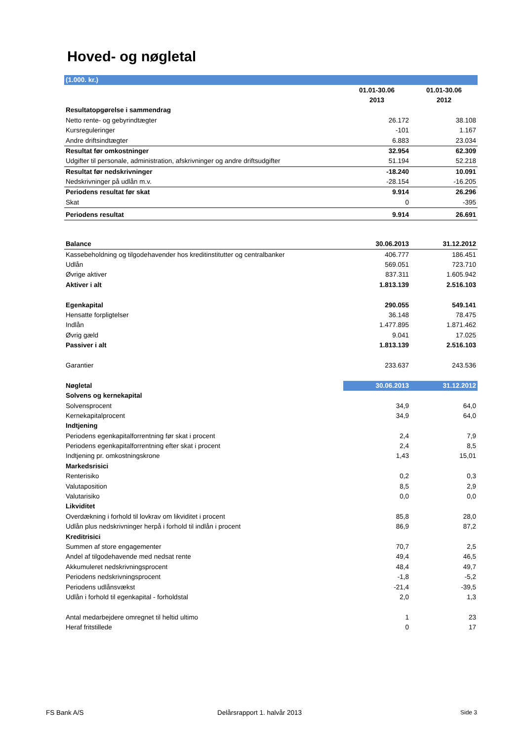Hoved- og nøgletal
| (1.000. kr.) | | |
| | 01.01-30.06 | 01.01-30.06 |
| | 2013 | 2012 |
| Resultatopgørelse i sammendrag | | |
| Netto rente- og gebyrindtægter | 26.172 | 38.108 |
| Kursreguleringer | -101 | 1.167 |
| Andre driftsindtægter | 6.883 | 23.034 |
| Resultat før omkostninger | 32.954 | 62.309 |
| Udgifter til personale, administration, afskrivninger og andre driftsudgifter | 51.194 | 52.218 |
| Resultat før nedskrivninger | -18.240 | 10.091 |
| Nedskrivninger på udlån m.v. | -28.154 | -16.205 |
| Periodens resultat før skat | 9.914 | 26.296 |
| Skat | 0 | -395 |
| Periodens resultat | 9.914 | 26.691 |
| Balance | 30.06.2013 | 31.12.2012 |
| Kassebeholdning og tilgodehavender hos kreditinstitutter og centralbanker | 406.777 | 186.451 |
| Udlån | 569.051 | 723.710 |
| Øvrige aktiver | 837.311 | 1.605.942 |
| Aktiver i alt | 1.813.139 | 2.516.103 |
| Egenkapital | 290.055 | 549.141 |
| Hensatte forpligtelser | 36.148 | 78.475 |
| Indlån | 1.477.895 | 1.871.462 |
| Øvrig gæld | 9.041 | 17.025 |
| Passiver i alt | 1.813.139 | 2.516.103 |
| Garantier | 233.637 | 243.536 |
| Nøgletal | 30.06.2013 | 31.12.2012 |
| Solvens og kernekapital | | |
| Solvensprocent | 34,9 | 64,0 |
| Kernekapitalprocent | 34,9 | 64,0 |
| Indtjening | | |
| Periodens egenkapitalforrentning før skat i procent | 2,4 | 7,9 |
| Periodens egenkapitalforrentning efter skat i procent | 2,4 | 8,5 |
| Indtjening pr. omkostningskrone | 1,43 | 15,01 |
| Markedsrisici | | |
| Renterisiko | 0,2 | 0,3 |
| Valutaposition | 8,5 | 2,9 |
| Valutarisiko | 0,0 | 0,0 |
| Likviditet | | |
| Overdækning i forhold til lovkrav om likviditet i procent | 85,8 | 28,0 |
| Udlån plus nedskrivninger herpå i forhold til indlån i procent | 86,9 | 87,2 |
| Kreditrisici | | |
| Summen af store engagementer | 70,7 | 2,5 |
| Andel af tilgodehavende med nedsat rente | 49,4 | 46,5 |
| Akkumuleret nedskrivningsprocent | 48,4 | 49,7 |
| Periodens nedskrivningsprocent | -1,8 | -5,2 |
| Periodens udlånsvækst | -21,4 | -39,5 |
| Udlån i forhold til egenkapital - forholdstal | 2,0 | 1,3 |
| Antal medarbejdere omregnet til heltid ultimo | 1 | 23 |
| Heraf fritstillede | 0 | 17 |
FS Bank A/S Delårsrapport 1. halvår 2013 Side 3